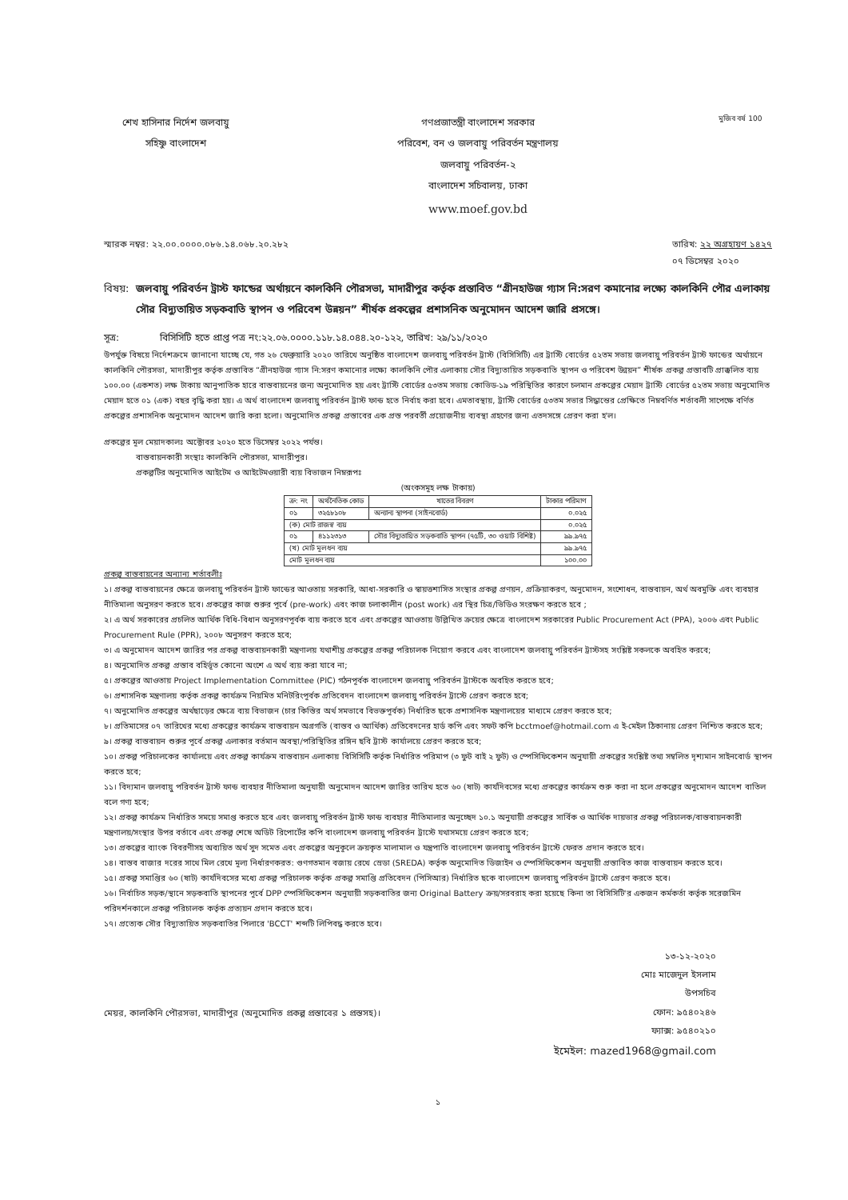শেখ হাসিনার নির্দেশ জলবায়ু
সহিষ্ণু বাংলাদেশ
গণপ্রজাতন্ত্রী বাংলাদেশ সরকার
পরিবেশ, বন ও জলবায়ু পরিবর্তন মন্ত্রণালয়
জলবায়ু পরিবর্তন-২
বাংলাদেশ সচিবালয়, ঢাকা
www.moef.gov.bd
মুজিব বর্ষ 100
স্মারক নম্বর: ২২.০০.০০০০.০৮৬.১৪.০৬৮.২০.২৮২ তারিখ: ২২ অগ্রহায়ণ ১৪২৭
০৭ ডিসেম্বর ২০২০
বিষয়: জলবায়ু পরিবর্তন ট্রাস্ট ফান্ডের অর্থায়নে কালকিনি পৌরসভা, মাদারীপুর কর্তৃক প্রস্তাবিত “গ্রীনহাউজ গ্যাস নি:সরণ কমানোর লক্ষ্যে কালকিনি পৌর এলাকায় সৌর বিদ্যুতায়িত সড়কবাতি স্থাপন ও পরিবেশ উন্নয়ন” শীর্ষক প্রকল্পের প্রশাসনিক অনুমোদন আদেশ জারি প্রসঙ্গে।
সূত্র: বিসিসিটি হতে প্রাপ্ত পত্র নং:২২.০৬.০০০০.১১৮.১৪.০৪৪.২০-১২২, তারিখ: ২৯/১১/২০২০
উপর্যুক্ত বিষয়ে নির্দেশক্রমে জানানো যাচ্ছে যে, গত ২৬ ফেব্রুয়ারি ২০২০ তারিখে অনুষ্ঠিত বাংলাদেশ জলবায়ু পরিবর্তন ট্রাস্ট (বিসিসিটি) এর ট্রাস্টি বোর্ডের ৫২তম সভায় জলবায়ু পরিবর্তন ট্রাস্ট ফান্ডের অর্থায়নে কালকিনি পৌরসভা, মাদারীপুর কর্তৃক প্রস্তাবিত “গ্রীনহাউজ গ্যাস নি:সরণ কমানোর লক্ষ্যে কালকিনি পৌর এলাকায় সৌর বিদ্যুতায়িত সড়কবাতি স্থাপন ও পরিবেশ উন্নয়ন” শীর্ষক প্রকল্প প্রস্তাবটি প্রাক্কলিত ব্যয় ১০০.০০ (একশত) লক্ষ টাকায় আনুপাতিক হারে বাস্তবায়নের জন্য অনুমোদিত হয় এবং ট্রাস্টি বোর্ডের ৫৩তম সভায় কোভিড-১৯ পরিস্থিতির কারণে চলমান প্রকল্পের মেয়াদ ট্রাস্টি বোর্ডের ৫২তম সভায় অনুমোদিত মেয়াদ হতে ০১ (এক) বছর বৃদ্ধি করা হয়। এ অর্থ বাংলাদেশ জলবায়ু পরিবর্তন ট্রাস্ট ফান্ড হতে নির্বাহ করা হবে। এমতাবস্থায়, ট্রাস্টি বোর্ডের ৫৩তম সভার সিদ্ধান্তের প্রেক্ষিতে নিম্নবর্ণিত শর্তাবলী সাপেক্ষে বর্ণিত প্রকল্পের প্রশাসনিক অনুমোদন আদেশ জারি করা হলো। অনুমোদিত প্রকল্প প্রস্তাবের এক প্রস্ত পরবর্তী প্রয়োজনীয় ব্যবস্থা গ্রহণের জন্য এতদসঙ্গে প্রেরণ করা হ'ল।
প্রকল্পের মূল মেয়াদকালঃ অক্টোবর ২০২০ হতে ডিসেম্বর ২০২২ পর্যন্ত।
বাস্তবায়নকারী সংস্থাঃ কালকিনি পৌরসভা, মাদারীপুর।
প্রকল্পটির অনুমোদিত আইটেম ও আইটেমওয়ারী ব্যয় বিভাজন নিম্নরূপঃ
(অংকসমূহ লক্ষ টাকায়)
| ক্র: নং | অর্থনৈতিক কোড | খাতের বিবরণ | টাকার পরিমাণ |
| --- | --- | --- | --- |
| ০১ | ৩২৫৮১০৮ | অন্যান্য স্থাপনা (সাইনবোর্ড) | ০.০২৫ |
| (ক) মোট রাজস্ব ব্যয় | | | ০.০২৫ |
| ০১ | ৪১১২৩১৩ | সৌর বিদ্যুতায়িত সড়কবাতি স্থাপন (৭৫টি, ৩০ ওয়াট বিশিষ্ট) | ৯৯.৯৭৫ |
| (খ) মোট মূলধন ব্যয় | | | ৯৯.৯৭৫ |
| মোট মূলধন ব্যয় | | | ১০০.০০ |
প্রকল্প বাস্তবায়নের অন্যান্য শর্তাবলীঃ
১। প্রকল্প বাস্তবায়নের ক্ষেত্রে জলবায়ু পরিবর্তন ট্রাস্ট ফান্ডের আওতায় সরকারি, আধা-সরকারি ও স্বায়ত্তশাসিত সংস্থার প্রকল্প প্রণয়ন, প্রক্রিয়াকরণ, অনুমোদন, সংশোধন, বাস্তবায়ন, অর্থ অবমুক্তি এবং ব্যবহার নীতিমালা অনুসরণ করতে হবে। প্রকল্পের কাজ শুরুর পূর্বে (pre-work) এবং কাজ চলাকালীন (post work) এর স্থির চিত্র/ভিডিও সংরক্ষণ করতে হবে ;
২। এ অর্থ সরকারের প্রচলিত আর্থিক বিধি-বিধান অনুসরণপূর্বক ব্যয় করতে হবে এবং প্রকল্পের আওতায় উল্লিখিত ক্রয়ের ক্ষেত্রে বাংলাদেশ সরকারের Public Procurement Act (PPA), ২০০৬ এবং Public Procurement Rule (PPR), ২০০৮ অনুসরণ করতে হবে;
৩। এ অনুমোদন আদেশ জারির পর প্রকল্প বাস্তবায়নকারী মন্ত্রণালয় যথাশীঘ্র প্রকল্পের প্রকল্প পরিচালক নিয়োগ করবে এবং বাংলাদেশ জলবায়ু পরিবর্তন ট্রাস্টসহ সংশ্লিষ্ট সকলকে অবহিত করবে;
৪। অনুমোদিত প্রকল্প প্রস্তাব বহির্ভূত কোনো অংশে এ অর্থ ব্যয় করা যাবে না;
৫। প্রকল্পের আওতায় Project Implementation Committee (PIC) গঠনপূর্বক বাংলাদেশ জলবায়ু পরিবর্তন ট্রাস্টকে অবহিত করতে হবে;
৬। প্রশাসনিক মন্ত্রণালয় কর্তৃক প্রকল্প কার্যক্রম নিয়মিত মনিটরিংপূর্বক প্রতিবেদন বাংলাদেশ জলবায়ু পরিবর্তন ট্রাস্টে প্রেরণ করতে হবে;
৭। অনুমোদিত প্রকল্পের অর্থছাড়ের ক্ষেত্রে ব্যয় বিভাজন (চার কিস্তির অর্থ সমভাবে বিভক্তপূর্বক) নির্ধারিত ছকে প্রশাসনিক মন্ত্রণালয়ের মাধ্যমে প্রেরণ করতে হবে;
৮। প্রতিমাসের ০৭ তারিখের মধ্যে প্রকল্পের কার্যক্রম বাস্তবায়ন অগ্রগতি (বাস্তব ও আর্থিক) প্রতিবেদনের হার্ড কপি এবং সফট কপি bcctmoef@hotmail.com এ ই-মেইল ঠিকানায় প্রেরণ নিশ্চিত করতে হবে;
৯। প্রকল্প বাস্তবায়ন শুরুর পূর্বে প্রকল্প এলাকার বর্তমান অবস্থা/পরিস্থিতির রঙ্গিন ছবি ট্রাস্ট কার্যালয়ে প্রেরণ করতে হবে;
১০। প্রকল্প পরিচালকের কার্যালয়ে এবং প্রকল্প কার্যক্রম বাস্তবায়ন এলাকায় বিসিসিটি কর্তৃক নির্ধারিত পরিমাপ (৩ ফুট বাই ২ ফুট) ও স্পেসিফিকেশন অনুযায়ী প্রকল্পের সংশ্লিষ্ট তথ্য সম্বলিত দৃশ্যমান সাইনবোর্ড স্থাপন করতে হবে;
১১। বিদ্যমান জলবায়ু পরিবর্তন ট্রাস্ট ফান্ড ব্যবহার নীতিমালা অনুযায়ী অনুমোদন আদেশ জারির তারিখ হতে ৬০ (ষাট) কার্যদিবসের মধ্যে প্রকল্পের কার্যক্রম শুরু করা না হলে প্রকল্পের অনুমোদন আদেশ বাতিল বলে গণ্য হবে;
১২। প্রকল্প কার্যক্রম নির্ধারিত সময়ে সমাপ্ত করতে হবে এবং জলবায়ু পরিবর্তন ট্রাস্ট ফান্ড ব্যবহার নীতিমালার অনুচ্ছেদ ১০.১ অনুযায়ী প্রকল্পের সার্বিক ও আর্থিক দায়ভার প্রকল্প পরিচালক/বাস্তবায়নকারী মন্ত্রণালয়/সংস্থার উপর বর্তাবে এবং প্রকল্প শেষে অডিট রিপোর্টের কপি বাংলাদেশ জলবায়ু পরিবর্তন ট্রাস্টে যথাসময়ে প্রেরণ করতে হবে;
১৩। প্রকল্পের ব্যাংক বিবরণীসহ অব্যয়িত অর্থ সুদ সমেত এবং প্রকল্পের অনুকূলে ক্রয়কৃত মালামাল ও যন্ত্রপাতি বাংলাদেশ জলবায়ু পরিবর্তন ট্রাস্টে ফেরত প্রদান করতে হবে।
১৪। বাস্তব বাজার দরের সাথে মিল রেখে মূল্য নির্ধারণকরত: গুণগতমান বজায় রেখে স্রেডা (SREDA) কর্তৃক অনুমোদিত ডিজাইন ও স্পেসিফিকেশন অনুযায়ী প্রস্তাবিত কাজ বাস্তবায়ন করতে হবে।
১৫। প্রকল্প সমাপ্তির ৬০ (ষাট) কার্যদিবসের মধ্যে প্রকল্প পরিচালক কর্তৃক প্রকল্প সমাপ্তি প্রতিবেদন (পিসিআর) নির্ধারিত ছকে বাংলাদেশ জলবায়ু পরিবর্তন ট্রাস্টে প্রেরণ করতে হবে।
১৬। নির্বাচিত সড়ক/স্থানে সড়কবাতি স্থাপনের পূর্বে DPP স্পেসিফিকেশন অনুযায়ী সড়কবাতির জন্য Original Battery ক্রয়/সরবরাহ করা হয়েছে কিনা তা বিসিসিটি'র একজন কর্মকর্তা কর্তৃক সরেজমিন পরিদর্শনকালে প্রকল্প পরিচালক কর্তৃক প্রত্যয়ন প্রদান করতে হবে।
১৭। প্রত্যেক সৌর বিদ্যুতায়িত সড়কবাতির পিলারে 'BCCT' শব্দটি লিপিবদ্ধ করতে হবে।
১৩-১২-২০২০
মোঃ মাজেদুল ইসলাম
উপসচিব
ফোন: ৯৫৪০২৪৬
ফ্যাক্স: ৯৫৪০২১০
ইমেইল: mazed1968@gmail.com
মেয়র, কালকিনি পৌরসভা, মাদারীপুর (অনুমোদিত প্রকল্প প্রস্তাবের ১ প্রস্তসহ)।
১